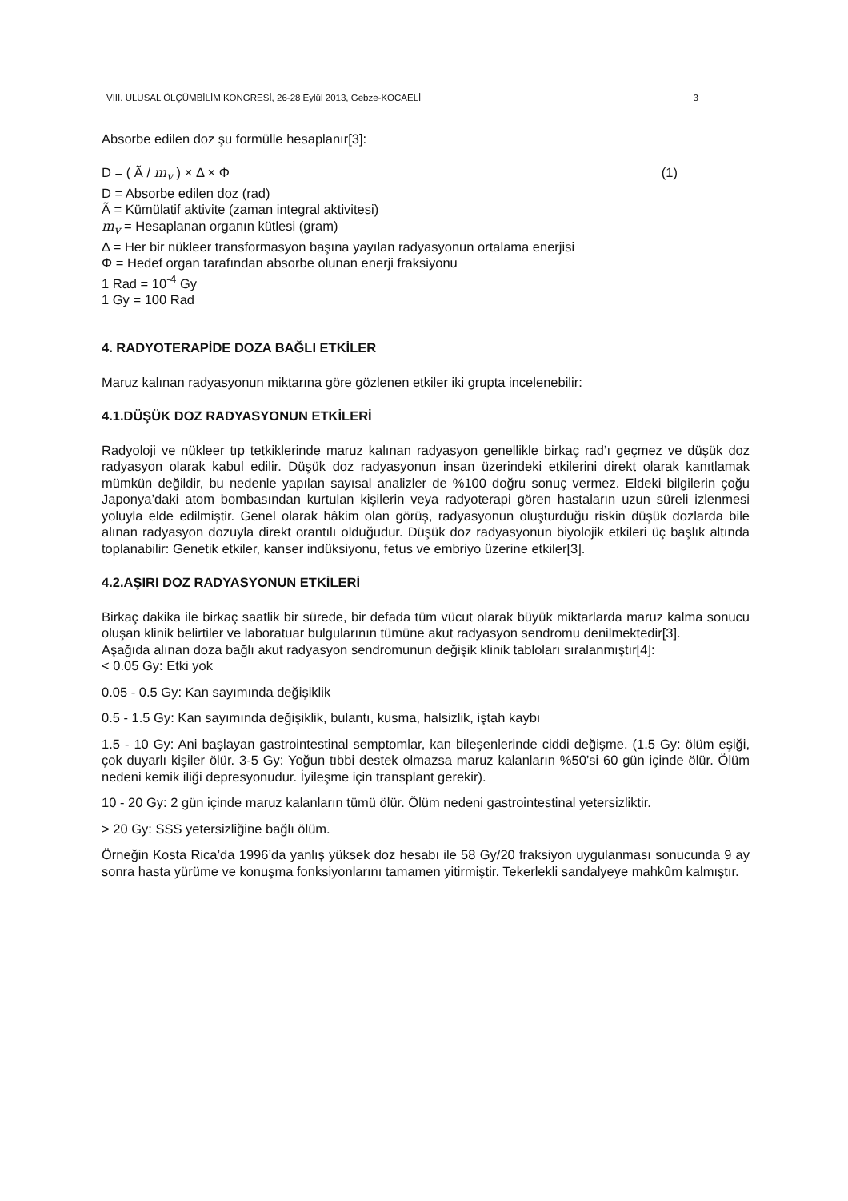VIII. ULUSAL ÖLÇÜMBİLİM KONGRESİ, 26-28 Eylül 2013, Gebze-KOCAELİ 3
Absorbe edilen doz şu formülle hesaplanır[3]:
D = ( Ã / m<sub>v</sub> ) × Δ × Φ (1)
D = Absorbe edilen doz (rad)
Ã = Kümülatif aktivite (zaman integral aktivitesi)
m<sub>v</sub> = Hesaplanan organın kütlesi (gram)
Δ = Her bir nükleer transformasyon başına yayılan radyasyonun ortalama enerjisi
Φ = Hedef organ tarafından absorbe olunan enerji fraksiyonu
1 Rad = 10<sup>-4</sup> Gy
1 Gy = 100 Rad
4. RADYOTERAPİDE DOZA BAĞLI ETKİLER
Maruz kalınan radyasyonun miktarına göre gözlenen etkiler iki grupta incelenebilir:
4.1.DÜŞÜK DOZ RADYASYONUN ETKİLERİ
Radyoloji ve nükleer tıp tetkiklerinde maruz kalınan radyasyon genellikle birkaç rad’ı geçmez ve düşük doz radyasyon olarak kabul edilir. Düşük doz radyasyonun insan üzerindeki etkilerini direkt olarak kanıtlamak mümkün değildir, bu nedenle yapılan sayısal analizler de %100 doğru sonuç vermez. Eldeki bilgilerin çoğu Japonya’daki atom bombasından kurtulan kişilerin veya radyoterapi gören hastaların uzun süreli izlenmesi yoluyla elde edilmiştir. Genel olarak hâkim olan görüş, radyasyonun oluşturduğu riskin düşük dozlarda bile alınan radyasyon dozuyla direkt orantılı olduğudur. Düşük doz radyasyonun biyolojik etkileri üç başlık altında toplanabilir: Genetik etkiler, kanser indüksiyonu, fetus ve embriyo üzerine etkiler[3].
4.2.AŞIRI DOZ RADYASYONUN ETKİLERİ
Birkaç dakika ile birkaç saatlik bir sürede, bir defada tüm vücut olarak büyük miktarlarda maruz kalma sonucu oluşan klinik belirtiler ve laboratuar bulgularının tümüne akut radyasyon sendromu denilmektedir[3].
Aşağıda alınan doza bağlı akut radyasyon sendromunun değişik klinik tabloları sıralanmıştır[4]:
< 0.05 Gy: Etki yok
0.05 - 0.5 Gy: Kan sayımında değişiklik
0.5 - 1.5 Gy: Kan sayımında değişiklik, bulantı, kusma, halsizlik, iştah kaybı
1.5 - 10 Gy: Ani başlayan gastrointestinal semptomlar, kan bileşenlerinde ciddi değişme. (1.5 Gy: ölüm eşiği, çok duyarlı kişiler ölür. 3-5 Gy: Yoğun tıbbi destek olmazsa maruz kalanların %50’si 60 gün içinde ölür. Ölüm nedeni kemik iliği depresyonudur. İyileşme için transplant gerekir).
10 - 20 Gy: 2 gün içinde maruz kalanların tümü ölür. Ölüm nedeni gastrointestinal yetersizliktir.
> 20 Gy: SSS yetersizliğine bağlı ölüm.
Örneğin Kosta Rica’da 1996’da yanlış yüksek doz hesabı ile 58 Gy/20 fraksiyon uygulanması sonucunda 9 ay sonra hasta yürüme ve konuşma fonksiyonlarını tamamen yitirmiştir. Tekerlekli sandalyeye mahkûm kalmıştır.